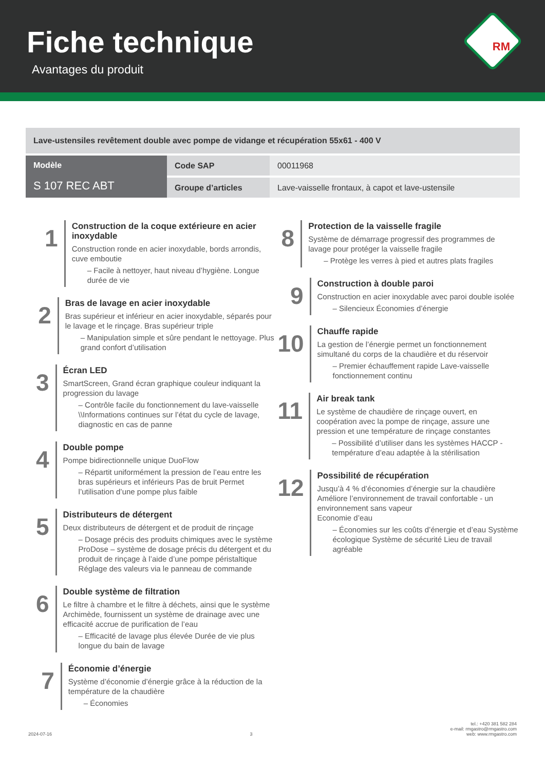Fiche technique
Avantages du produit
RM
| Lave-ustensiles revêtement double avec pompe de vidange et récupération 55x61 - 400 V | | |
| Modèle S 107 REC ABT | Code SAP | 00011968 |
| | Groupe d’articles | Lave-vaisselle frontaux, à capot et lave-ustensile |
1
Construction de la coque extérieure en acier inoxydable
Construction ronde en acier inoxydable, bords arrondis, cuve emboutie
– Facile à nettoyer, haut niveau d’hygiène. Longue durée de vie
2
Bras de lavage en acier inoxydable
Bras supérieur et inférieur en acier inoxydable, séparés pour le lavage et le rinçage. Bras supérieur triple
– Manipulation simple et sûre pendant le nettoyage. Plus grand confort d’utilisation
3
Écran LED
SmartScreen, Grand écran graphique couleur indiquant la progression du lavage
– Contrôle facile du fonctionnement du lave-vaisselle \\Informations continues sur l’état du cycle de lavage, diagnostic en cas de panne
4
Double pompe
Pompe bidirectionnelle unique DuoFlow
– Répartit uniformément la pression de l’eau entre les bras supérieurs et inférieurs Pas de bruit Permet l’utilisation d’une pompe plus faible
5
Distributeurs de détergent
Deux distributeurs de détergent et de produit de rinçage
– Dosage précis des produits chimiques avec le système ProDose – système de dosage précis du détergent et du produit de rinçage à l’aide d’une pompe péristaltique Réglage des valeurs via le panneau de commande
6
Double système de filtration
Le filtre à chambre et le filtre à déchets, ainsi que le système Archimède, fournissent un système de drainage avec une efficacité accrue de purification de l’eau
– Efficacité de lavage plus élevée Durée de vie plus longue du bain de lavage
7
Économie d’énergie
Système d’économie d’énergie grâce à la réduction de la température de la chaudière
– Économies
8
Protection de la vaisselle fragile
Système de démarrage progressif des programmes de lavage pour protéger la vaisselle fragile
– Protège les verres à pied et autres plats fragiles
9
Construction à double paroi
Construction en acier inoxydable avec paroi double isolée
– Silencieux Économies d’énergie
10
Chauffe rapide
La gestion de l’énergie permet un fonctionnement simultané du corps de la chaudière et du réservoir
– Premier échauffement rapide Lave-vaisselle fonctionnement continu
11
Air break tank
Le système de chaudière de rinçage ouvert, en coopération avec la pompe de rinçage, assure une pression et une température de rinçage constantes
– Possibilité d’utiliser dans les systèmes HACCP - température d’eau adaptée à la stérilisation
12
Possibilité de récupération
Jusqu’à 4 % d’économies d’énergie sur la chaudière Améliore l’environnement de travail confortable - un environnement sans vapeur
Economie d’eau
– Économies sur les coûts d’énergie et d’eau Système écologique Système de sécurité Lieu de travail agréable
2024-07-16 3 tel.: +420 381 582 284
e-mail: rmgastro@rmgastro.com
web: www.rmgastro.com